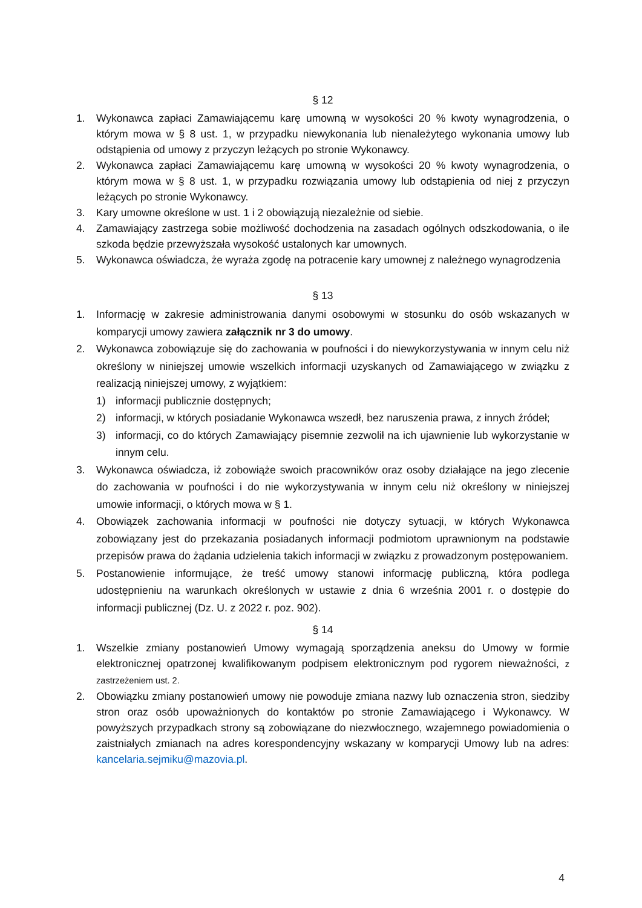§ 12
1. Wykonawca zapłaci Zamawiającemu karę umowną w wysokości 20 % kwoty wynagrodzenia, o którym mowa w § 8 ust. 1, w przypadku niewykonania lub nienależytego wykonania umowy lub odstąpienia od umowy z przyczyn leżących po stronie Wykonawcy.
2. Wykonawca zapłaci Zamawiającemu karę umowną w wysokości 20 % kwoty wynagrodzenia, o którym mowa w § 8 ust. 1, w przypadku rozwiązania umowy lub odstąpienia od niej z przyczyn leżących po stronie Wykonawcy.
3. Kary umowne określone w ust. 1 i 2 obowiązują niezależnie od siebie.
4. Zamawiający zastrzega sobie możliwość dochodzenia na zasadach ogólnych odszkodowania, o ile szkoda będzie przewyższała wysokość ustalonych kar umownych.
5. Wykonawca oświadcza, że wyraża zgodę na potracenie kary umownej z należnego wynagrodzenia
§ 13
1. Informację w zakresie administrowania danymi osobowymi w stosunku do osób wskazanych w komparycji umowy zawiera załącznik nr 3 do umowy.
2. Wykonawca zobowiązuje się do zachowania w poufności i do niewykorzystywania w innym celu niż określony w niniejszej umowie wszelkich informacji uzyskanych od Zamawiającego w związku z realizacją niniejszej umowy, z wyjątkiem:
1) informacji publicznie dostępnych;
2) informacji, w których posiadanie Wykonawca wszedł, bez naruszenia prawa, z innych źródeł;
3) informacji, co do których Zamawiający pisemnie zezwolił na ich ujawnienie lub wykorzystanie w innym celu.
3. Wykonawca oświadcza, iż zobowiąże swoich pracowników oraz osoby działające na jego zlecenie do zachowania w poufności i do nie wykorzystywania w innym celu niż określony w niniejszej umowie informacji, o których mowa w § 1.
4. Obowiązek zachowania informacji w poufności nie dotyczy sytuacji, w których Wykonawca zobowiązany jest do przekazania posiadanych informacji podmiotom uprawnionym na podstawie przepisów prawa do żądania udzielenia takich informacji w związku z prowadzonym postępowaniem.
5. Postanowienie informujące, że treść umowy stanowi informację publiczną, która podlega udostępnieniu na warunkach określonych w ustawie z dnia 6 września 2001 r. o dostępie do informacji publicznej (Dz. U. z 2022 r. poz. 902).
§ 14
1. Wszelkie zmiany postanowień Umowy wymagają sporządzenia aneksu do Umowy w formie elektronicznej opatrzonej kwalifikowanym podpisem elektronicznym pod rygorem nieważności, z zastrzeżeniem ust. 2.
2. Obowiązku zmiany postanowień umowy nie powoduje zmiana nazwy lub oznaczenia stron, siedziby stron oraz osób upoważnionych do kontaktów po stronie Zamawiającego i Wykonawcy. W powyższych przypadkach strony są zobowiązane do niezwłocznego, wzajemnego powiadomienia o zaistniałych zmianach na adres korespondencyjny wskazany w komparycji Umowy lub na adres: kancelaria.sejmiku@mazovia.pl.
4